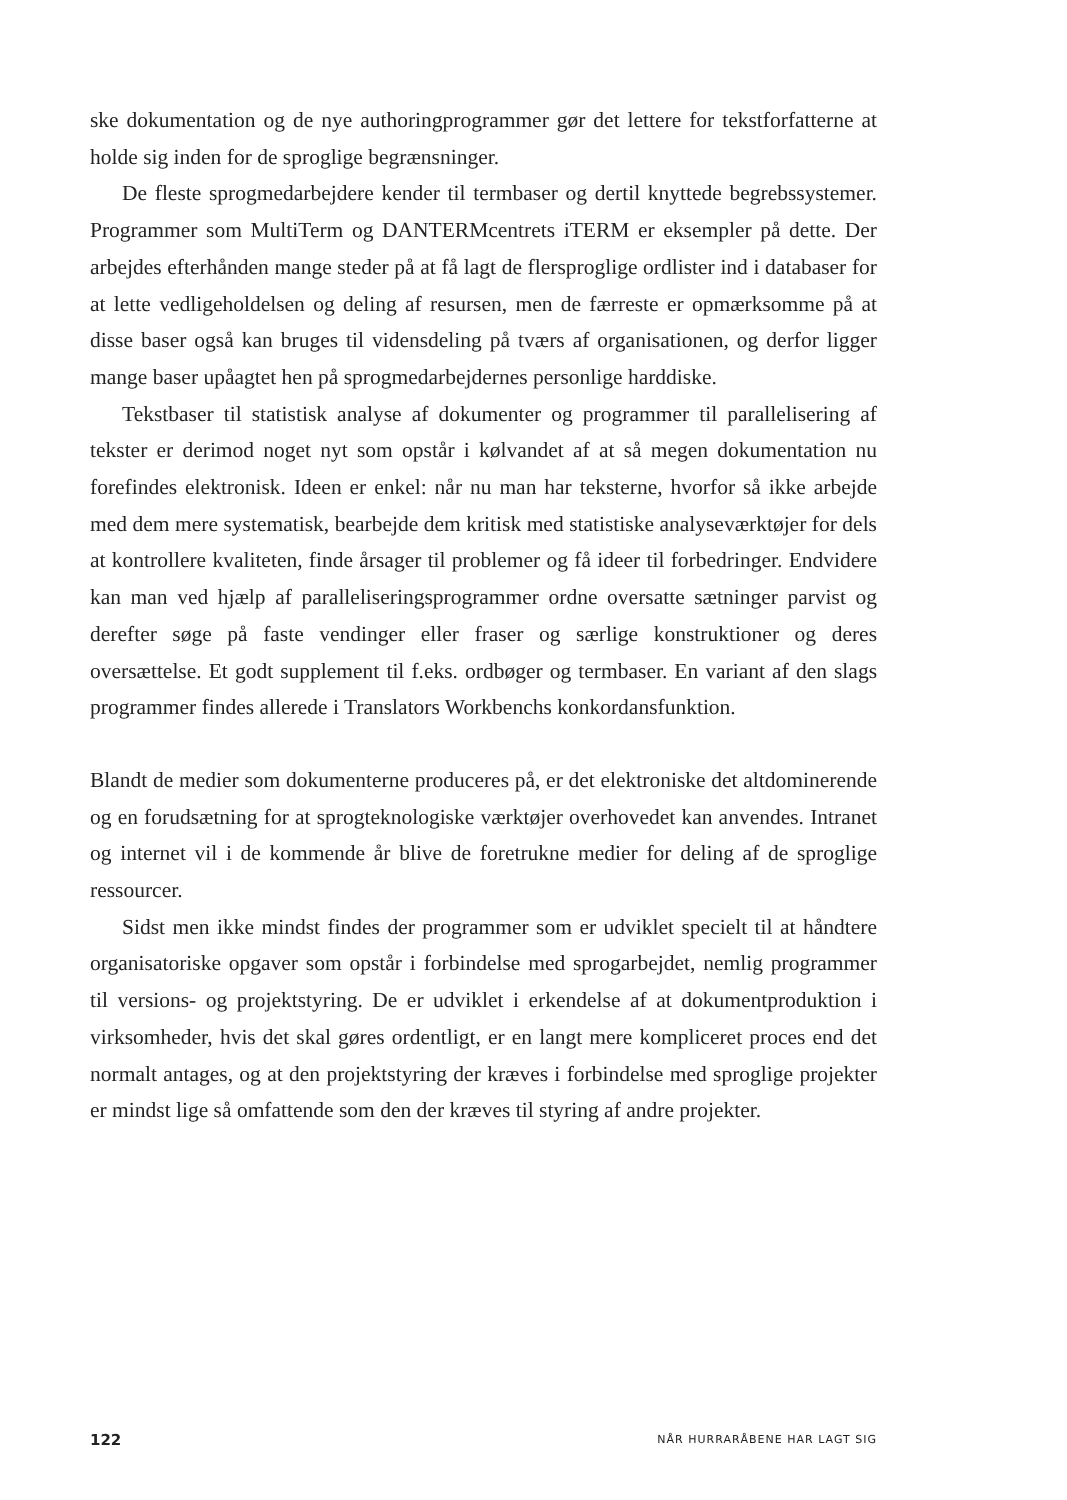ske dokumentation og de nye authoringprogrammer gør det lettere for tekstforfat­terne at holde sig inden for de sproglige begrænsninger.
De fleste sprogmedarbejdere kender til termbaser og dertil knyttede begrebssy­stemer. Programmer som MultiTerm og DANTERMcentrets iTERM er eksempler på dette. Der arbejdes efterhånden mange steder på at få lagt de flersproglige ordli­ster ind i databaser for at lette vedligeholdelsen og deling af resursen, men de fær­reste er opmærksomme på at disse baser også kan bruges til vidensdeling på tværs af organisationen, og derfor ligger mange baser upåagtet hen på sprogmedarbejdernes personlige harddiske.
Tekstbaser til statistisk analyse af dokumenter og programmer til parallelisering af tekster er derimod noget nyt som opstår i kølvandet af at så megen dokumenta­tion nu forefindes elektronisk. Ideen er enkel: når nu man har teksterne, hvorfor så ikke arbejde med dem mere systematisk, bearbejde dem kritisk med statistiske analyseværktøjer for dels at kontrollere kvaliteten, finde årsager til problemer og få ideer til forbedringer. Endvidere kan man ved hjælp af paralleliseringsprogrammer ordne oversatte sætninger parvist og derefter søge på faste vendinger eller fraser og særlige konstruktioner og deres oversættelse. Et godt supplement til f.eks. ordbø­ger og termbaser. En variant af den slags programmer findes allerede i Translators Workbenchs konkordansfunktion.
Blandt de medier som dokumenterne produceres på, er det elektroniske det alt­dominerende og en forudsætning for at sprogteknologiske værktøjer overhovedet kan anvendes. Intranet og internet vil i de kommende år blive de foretrukne medier for deling af de sproglige ressourcer.
Sidst men ikke mindst findes der programmer som er udviklet specielt til at håndtere organisatoriske opgaver som opstår i forbindelse med sprogarbejdet, nem­lig programmer til versions- og projektstyring. De er udviklet i erkendelse af at do­kumentproduktion i virksomheder, hvis det skal gøres ordentligt, er en langt mere kompliceret proces end det normalt antages, og at den projektstyring der kræves i forbindelse med sproglige projekter er mindst lige så omfattende som den der kræ­ves til styring af andre projekter.
122 NÅR HURRARÅBENE HAR LAGT SIG